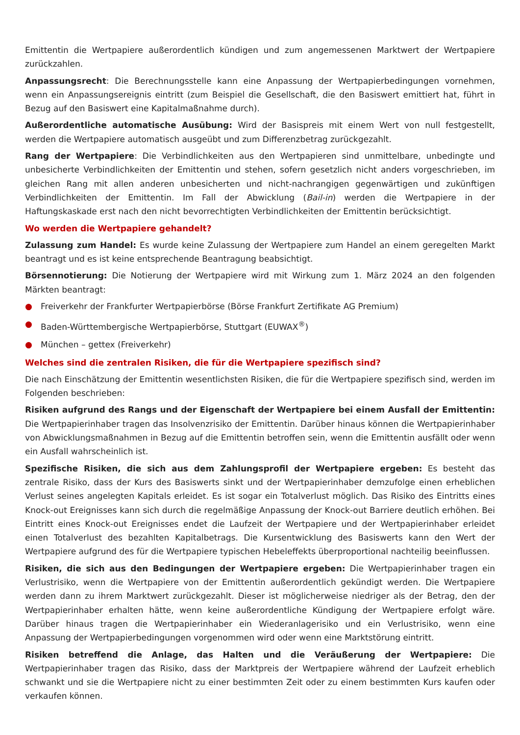Emittentin die Wertpapiere außerordentlich kündigen und zum angemessenen Marktwert der Wertpapiere zurückzahlen.
Anpassungsrecht: Die Berechnungsstelle kann eine Anpassung der Wertpapierbedingungen vornehmen, wenn ein Anpassungsereignis eintritt (zum Beispiel die Gesellschaft, die den Basiswert emittiert hat, führt in Bezug auf den Basiswert eine Kapitalmaßnahme durch).
Außerordentliche automatische Ausübung: Wird der Basispreis mit einem Wert von null festgestellt, werden die Wertpapiere automatisch ausgeübt und zum Differenzbetrag zurückgezahlt.
Rang der Wertpapiere: Die Verbindlichkeiten aus den Wertpapieren sind unmittelbare, unbedingte und unbesicherte Verbindlichkeiten der Emittentin und stehen, sofern gesetzlich nicht anders vorgeschrieben, im gleichen Rang mit allen anderen unbesicherten und nicht-nachrangigen gegenwärtigen und zukünftigen Verbindlichkeiten der Emittentin. Im Fall der Abwicklung (Bail-in) werden die Wertpapiere in der Haftungskaskade erst nach den nicht bevorrechtigten Verbindlichkeiten der Emittentin berücksichtigt.
Wo werden die Wertpapiere gehandelt?
Zulassung zum Handel: Es wurde keine Zulassung der Wertpapiere zum Handel an einem geregelten Markt beantragt und es ist keine entsprechende Beantragung beabsichtigt.
Börsennotierung: Die Notierung der Wertpapiere wird mit Wirkung zum 1. März 2024 an den folgenden Märkten beantragt:
● Freiverkehr der Frankfurter Wertpapierbörse (Börse Frankfurt Zertifikate AG Premium)
● Baden-Württembergische Wertpapierbörse, Stuttgart (EUWAX<sup>®</sup>)
● München – gettex (Freiverkehr)
Welches sind die zentralen Risiken, die für die Wertpapiere spezifisch sind?
Die nach Einschätzung der Emittentin wesentlichsten Risiken, die für die Wertpapiere spezifisch sind, werden im Folgenden beschrieben:
Risiken aufgrund des Rangs und der Eigenschaft der Wertpapiere bei einem Ausfall der Emittentin: Die Wertpapierinhaber tragen das Insolvenzrisiko der Emittentin. Darüber hinaus können die Wertpapierinhaber von Abwicklungsmaßnahmen in Bezug auf die Emittentin betroffen sein, wenn die Emittentin ausfällt oder wenn ein Ausfall wahrscheinlich ist.
Spezifische Risiken, die sich aus dem Zahlungsprofil der Wertpapiere ergeben: Es besteht das zentrale Risiko, dass der Kurs des Basiswerts sinkt und der Wertpapierinhaber demzufolge einen erheblichen Verlust seines angelegten Kapitals erleidet. Es ist sogar ein Totalverlust möglich. Das Risiko des Eintritts eines Knock-out Ereignisses kann sich durch die regelmäßige Anpassung der Knock-out Barriere deutlich erhöhen. Bei Eintritt eines Knock-out Ereignisses endet die Laufzeit der Wertpapiere und der Wertpapierinhaber erleidet einen Totalverlust des bezahlten Kapitalbetrags. Die Kursentwicklung des Basiswerts kann den Wert der Wertpapiere aufgrund des für die Wertpapiere typischen Hebeleffekts überproportional nachteilig beeinflussen.
Risiken, die sich aus den Bedingungen der Wertpapiere ergeben: Die Wertpapierinhaber tragen ein Verlustrisiko, wenn die Wertpapiere von der Emittentin außerordentlich gekündigt werden. Die Wertpapiere werden dann zu ihrem Marktwert zurückgezahlt. Dieser ist möglicherweise niedriger als der Betrag, den der Wertpapierinhaber erhalten hätte, wenn keine außerordentliche Kündigung der Wertpapiere erfolgt wäre. Darüber hinaus tragen die Wertpapierinhaber ein Wiederanlagerisiko und ein Verlustrisiko, wenn eine Anpassung der Wertpapierbedingungen vorgenommen wird oder wenn eine Marktstörung eintritt.
Risiken betreffend die Anlage, das Halten und die Veräußerung der Wertpapiere: Die Wertpapierinhaber tragen das Risiko, dass der Marktpreis der Wertpapiere während der Laufzeit erheblich schwankt und sie die Wertpapiere nicht zu einer bestimmten Zeit oder zu einem bestimmten Kurs kaufen oder verkaufen können.